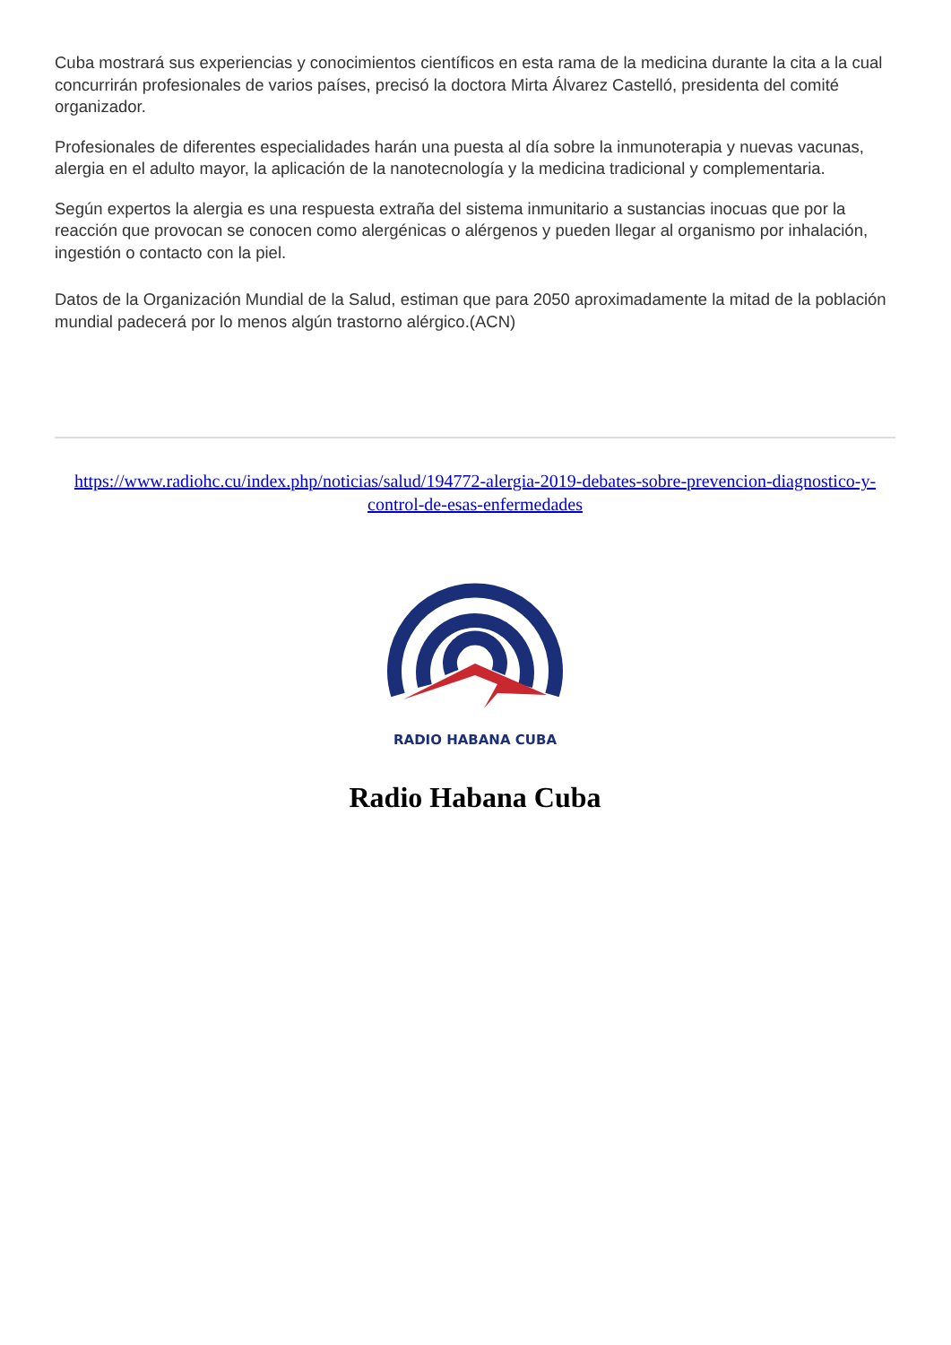Cuba mostrará sus experiencias y conocimientos científicos en esta rama de la medicina durante la cita a la cual concurrirán profesionales de varios países, precisó la doctora Mirta Álvarez Castelló, presidenta del comité organizador.
Profesionales de diferentes especialidades harán una puesta al día sobre la inmunoterapia y nuevas vacunas, alergia en el adulto mayor, la aplicación de la nanotecnología y la medicina tradicional y complementaria.
Según expertos la alergia es una respuesta extraña del sistema inmunitario a sustancias inocuas que por la reacción que provocan se conocen como alergénicas o alérgenos y pueden llegar al organismo por inhalación, ingestión o contacto con la piel.
Datos de la Organización Mundial de la Salud, estiman que para 2050 aproximadamente la mitad de la población mundial padecerá por lo menos algún trastorno alérgico.(ACN)
https://www.radiohc.cu/index.php/noticias/salud/194772-alergia-2019-debates-sobre-prevencion-diagnostico-y-control-de-esas-enfermedades
RADIO HABANA CUBA
Radio Habana Cuba